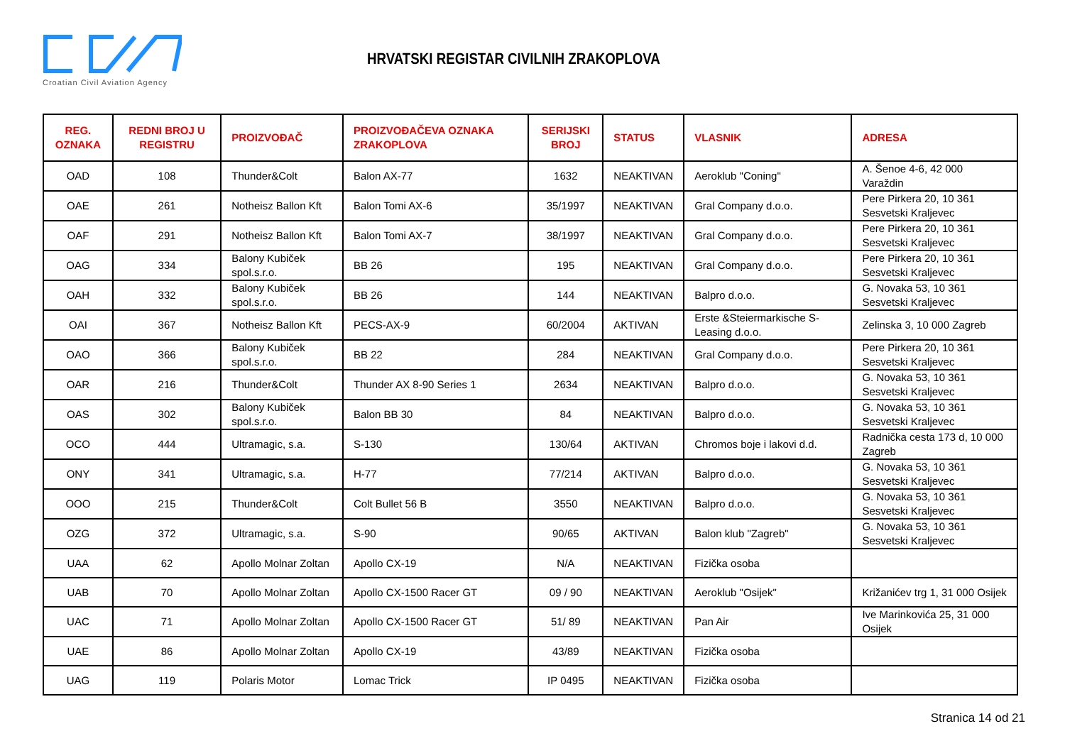Croatian Civil Aviation Agency
HRVATSKI REGISTAR CIVILNIH ZRAKOPLOVA
| REG. OZNAKA | REDNI BROJ U REGISTRU | PROIZVOĐAČ | PROIZVOĐAČEVA OZNAKA ZRAKOPLOVA | SERIJSKI BROJ | STATUS | VLASNIK | ADRESA |
| --- | --- | --- | --- | --- | --- | --- | --- |
| OAD | 108 | Thunder&Colt | Balon AX-77 | 1632 | NEAKTIVAN | Aeroklub "Coning" | A. Šenoe 4-6, 42 000 Varaždin |
| OAE | 261 | Notheisz Ballon Kft | Balon Tomi AX-6 | 35/1997 | NEAKTIVAN | Gral Company d.o.o. | Pere Pirkera 20, 10 361 Sesvetski Kraljevec |
| OAF | 291 | Notheisz Ballon Kft | Balon Tomi AX-7 | 38/1997 | NEAKTIVAN | Gral Company d.o.o. | Pere Pirkera 20, 10 361 Sesvetski Kraljevec |
| OAG | 334 | Balony Kubiček spol.s.r.o. | BB 26 | 195 | NEAKTIVAN | Gral Company d.o.o. | Pere Pirkera 20, 10 361 Sesvetski Kraljevec |
| OAH | 332 | Balony Kubiček spol.s.r.o. | BB 26 | 144 | NEAKTIVAN | Balpro d.o.o. | G. Novaka 53, 10 361 Sesvetski Kraljevec |
| OAI | 367 | Notheisz Ballon Kft | PECS-AX-9 | 60/2004 | AKTIVAN | Erste &Steiermarkische S-Leasing d.o.o. | Zelinska 3, 10 000 Zagreb |
| OAO | 366 | Balony Kubiček spol.s.r.o. | BB 22 | 284 | NEAKTIVAN | Gral Company d.o.o. | Pere Pirkera 20, 10 361 Sesvetski Kraljevec |
| OAR | 216 | Thunder&Colt | Thunder AX 8-90 Series 1 | 2634 | NEAKTIVAN | Balpro d.o.o. | G. Novaka 53, 10 361 Sesvetski Kraljevec |
| OAS | 302 | Balony Kubiček spol.s.r.o. | Balon BB 30 | 84 | NEAKTIVAN | Balpro d.o.o. | G. Novaka 53, 10 361 Sesvetski Kraljevec |
| OCO | 444 | Ultramagic, s.a. | S-130 | 130/64 | AKTIVAN | Chromos boje i lakovi d.d. | Radnička cesta 173 d, 10 000 Zagreb |
| ONY | 341 | Ultramagic, s.a. | H-77 | 77/214 | AKTIVAN | Balpro d.o.o. | G. Novaka 53, 10 361 Sesvetski Kraljevec |
| OOO | 215 | Thunder&Colt | Colt Bullet 56 B | 3550 | NEAKTIVAN | Balpro d.o.o. | G. Novaka 53, 10 361 Sesvetski Kraljevec |
| OZG | 372 | Ultramagic, s.a. | S-90 | 90/65 | AKTIVAN | Balon klub "Zagreb" | G. Novaka 53, 10 361 Sesvetski Kraljevec |
| UAA | 62 | Apollo Molnar Zoltan | Apollo CX-19 | N/A | NEAKTIVAN | Fizička osoba | |
| UAB | 70 | Apollo Molnar Zoltan | Apollo CX-1500 Racer GT | 09 / 90 | NEAKTIVAN | Aeroklub "Osijek" | Križanićev trg 1, 31 000 Osijek |
| UAC | 71 | Apollo Molnar Zoltan | Apollo CX-1500 Racer GT | 51/ 89 | NEAKTIVAN | Pan Air | Ive Marinkovića 25, 31 000 Osijek |
| UAE | 86 | Apollo Molnar Zoltan | Apollo CX-19 | 43/89 | NEAKTIVAN | Fizička osoba | |
| UAG | 119 | Polaris Motor | Lomac Trick | IP 0495 | NEAKTIVAN | Fizička osoba | |
Stranica 14 od 21